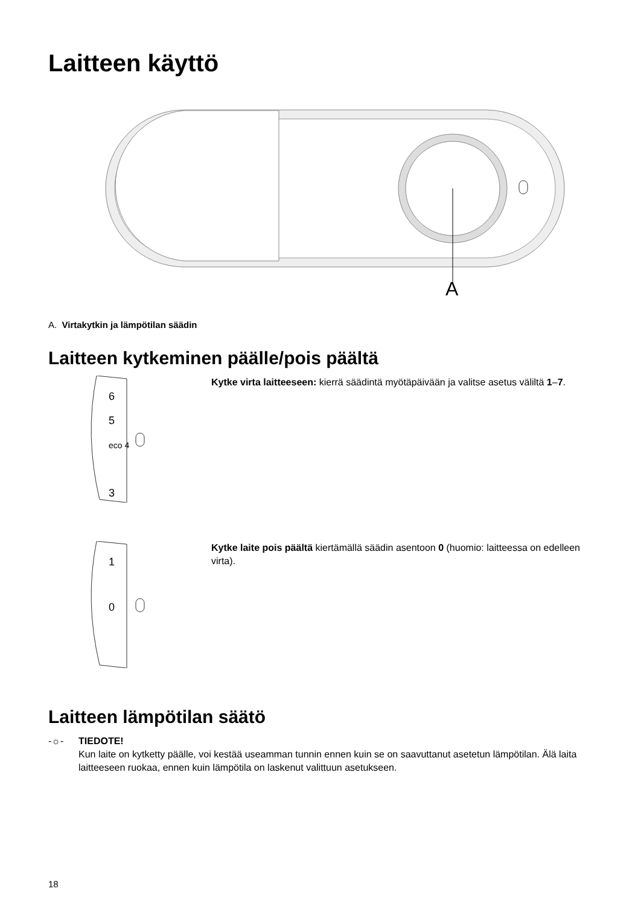Laitteen käyttö
A
A. Virtakytkin ja lämpötilan säädin
Laitteen kytkeminen päälle/pois päältä
6
5
eco 4
3
Kytke virta laitteeseen: kierrä säädintä myötäpäivään ja valitse asetus väliltä 1–7.
1
0
Kytke laite pois päältä kiertämällä säädin asentoon 0 (huomio: laitteessa on edelleen virta).
Laitteen lämpötilan säätö
-☼- TIEDOTE!
Kun laite on kytketty päälle, voi kestää useamman tunnin ennen kuin se on saavuttanut asetetun lämpötilan. Älä laita laitteeseen ruokaa, ennen kuin lämpötila on laskenut valittuun asetukseen.
18